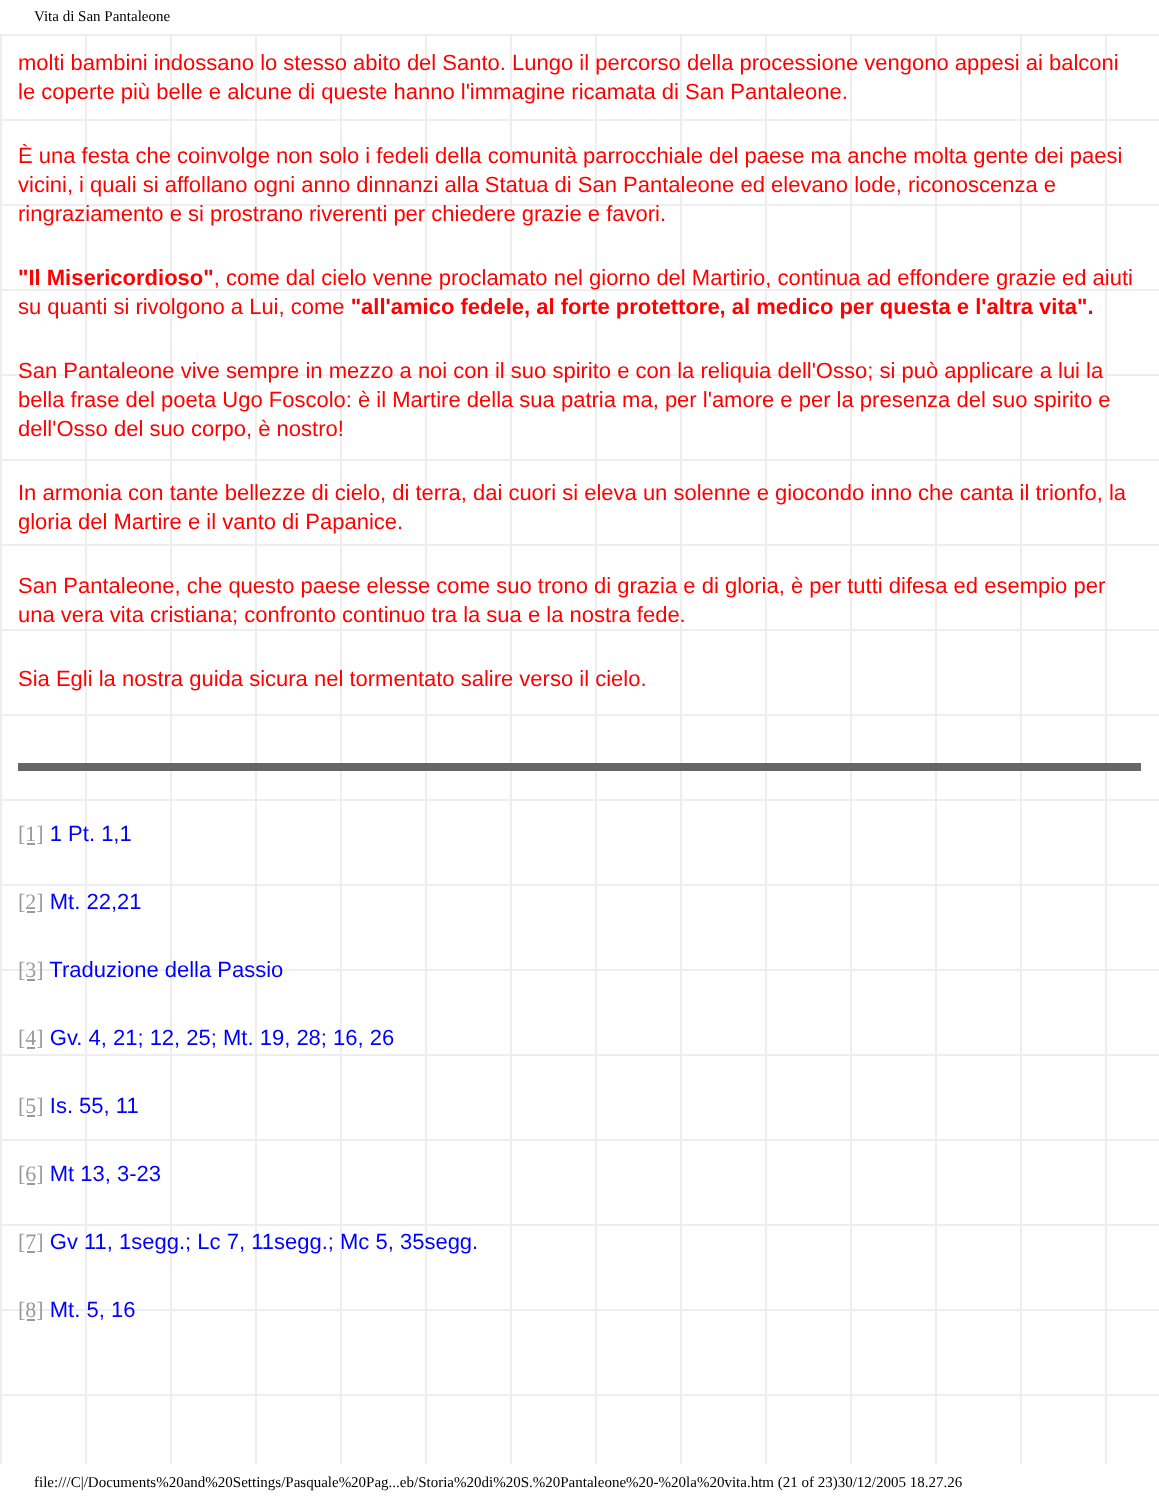Vita di San Pantaleone
molti bambini indossano lo stesso abito del Santo. Lungo il percorso della processione vengono appesi ai balconi le coperte più belle e alcune di queste hanno l'immagine ricamata di San Pantaleone.
È una festa che coinvolge non solo i fedeli della comunità parrocchiale del paese ma anche molta gente dei paesi vicini, i quali si affollano ogni anno dinnanzi alla Statua di San Pantaleone ed elevano lode, riconoscenza e ringraziamento e si prostrano riverenti per chiedere grazie e favori.
"Il Misericordioso", come dal cielo venne proclamato nel giorno del Martirio, continua ad effondere grazie ed aiuti su quanti si rivolgono a Lui, come "all'amico fedele, al forte protettore, al medico per questa e l'altra vita".
San Pantaleone vive sempre in mezzo a noi con il suo spirito e con la reliquia dell'Osso; si può applicare a lui la bella frase del poeta Ugo Foscolo: è il Martire della sua patria ma, per l'amore e per la presenza del suo spirito e dell'Osso del suo corpo, è nostro!
In armonia con tante bellezze di cielo, di terra, dai cuori si eleva un solenne e giocondo inno che canta il trionfo, la gloria del Martire e il vanto di Papanice.
San Pantaleone, che questo paese elesse come suo trono di grazia e di gloria, è per tutti difesa ed esempio per una vera vita cristiana; confronto continuo tra la sua e la nostra fede.
Sia Egli la nostra guida sicura nel tormentato salire verso il cielo.
[1] 1 Pt. 1,1
[2] Mt. 22,21
[3] Traduzione della Passio
[4] Gv. 4, 21; 12, 25; Mt. 19, 28; 16, 26
[5] Is. 55, 11
[6] Mt 13, 3-23
[7] Gv 11, 1segg.; Lc 7, 11segg.; Mc 5, 35segg.
[8] Mt. 5, 16
file:///C|/Documents%20and%20Settings/Pasquale%20Pag...eb/Storia%20di%20S.%20Pantaleone%20-%20la%20vita.htm (21 of 23)30/12/2005 18.27.26